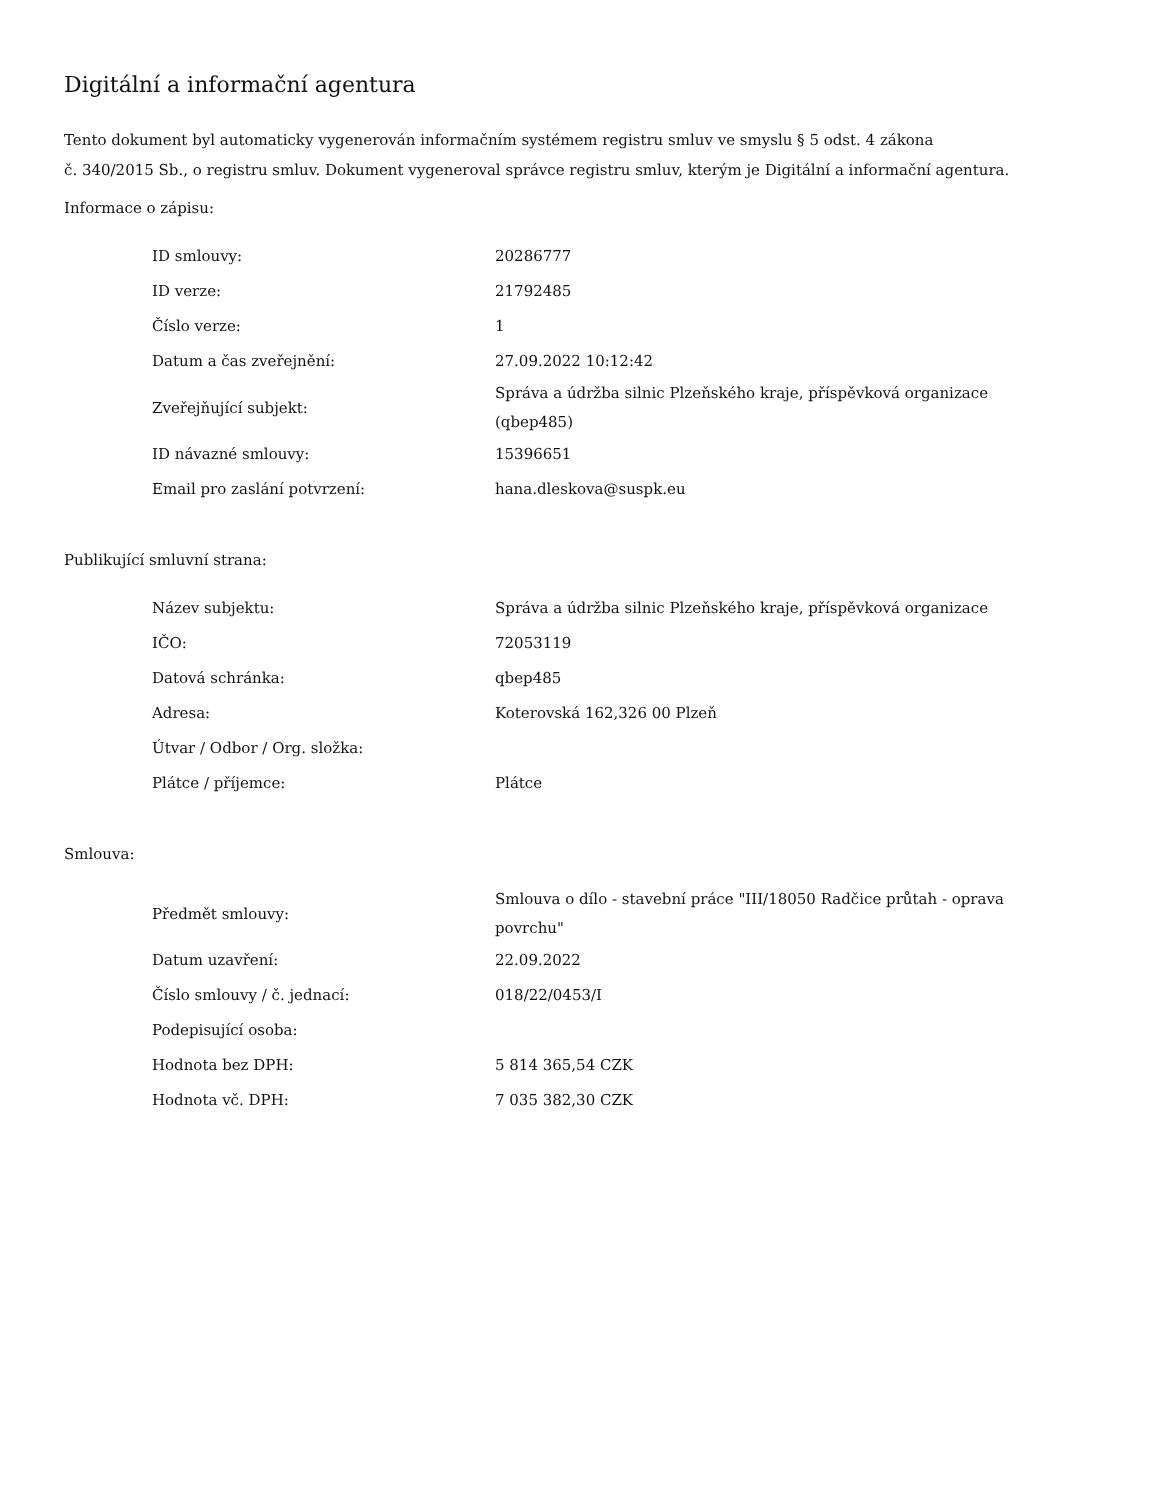Digitální a informační agentura
Tento dokument byl automaticky vygenerován informačním systémem registru smluv ve smyslu § 5 odst. 4 zákona
č. 340/2015 Sb., o registru smluv. Dokument vygeneroval správce registru smluv, kterým je Digitální a informační agentura.
Informace o zápisu:
| ID smlouvy: | 20286777 |
| ID verze: | 21792485 |
| Číslo verze: | 1 |
| Datum a čas zveřejnění: | 27.09.2022 10:12:42 |
| Zveřejňující subjekt: | Správa a údržba silnic Plzeňského kraje, příspěvková organizace (qbep485) |
| ID návazné smlouvy: | 15396651 |
| Email pro zaslání potvrzení: | hana.dleskova@suspk.eu |
Publikující smluvní strana:
| Název subjektu: | Správa a údržba silnic Plzeňského kraje, příspěvková organizace |
| IČO: | 72053119 |
| Datová schránka: | qbep485 |
| Adresa: | Koterovská 162,326 00 Plzeň |
| Útvar / Odbor / Org. složka: | |
| Plátce / příjemce: | Plátce |
Smlouva:
| Předmět smlouvy: | Smlouva o dílo - stavební práce "III/18050 Radčice průtah - oprava povrchu" |
| Datum uzavření: | 22.09.2022 |
| Číslo smlouvy / č. jednací: | 018/22/0453/I |
| Podepisující osoba: | |
| Hodnota bez DPH: | 5 814 365,54 CZK |
| Hodnota vč. DPH: | 7 035 382,30 CZK |